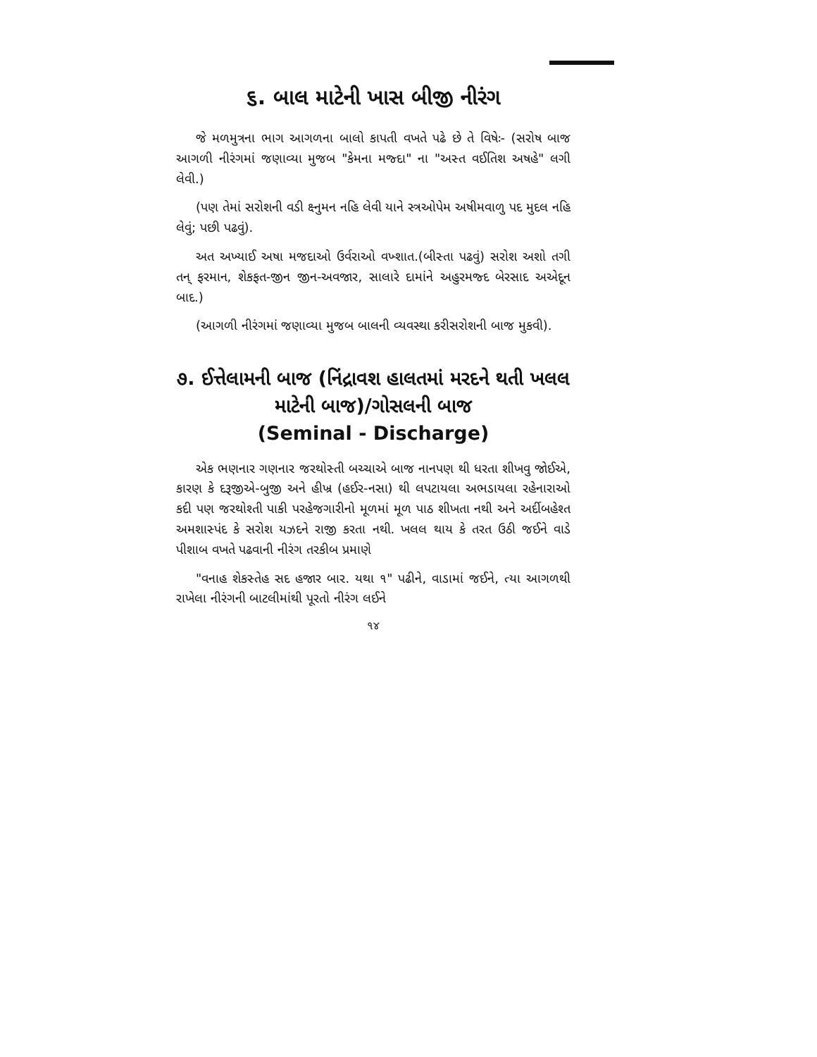૬. બાલ માટેની ખાસ બીજી નીરંગ
જે મળમુત્રના ભાગ આગળના બાલો કાપતી વખતે પઢે છે તે વિષેઃ- (સરોષ બાજ આગળી નીરંગમાં જણાવ્યા મુજબ "કેમના મજ્દા" ના "અસ્ત વઈતિશ અષહે" લગી લેવી.)
(પણ તેમાં સરોશની વડી ક્ષ્નુમન નહિ લેવી યાને સ્ત્રઓપેમ અષીમવાળુ પદ મુદલ નહિ લેવું; પછી પઢવું).
અત અખ્યાઈ અષા મજદાઓ ઉર્વરાઓ વખ્શાત.(બીસ્તા પઢવું) સરોશ અશો તગી તન્ ફરમાન, શેકફત-જીન જીન-અવજાર, સાલારે દામાંને અહુરમજ્દ બેરસાદ અએદૂન બાદ.)
(આગળી નીરંગમાં જણાવ્યા મુજબ બાલની વ્યવસ્થા કરીસરોશની બાજ મુકવી).
૭. ઈત્તેલામની બાજ (નિંદ્રાવશ હાલતમાં મરદને થતી ખલલ માટેની બાજ)/ગોસલની બાજ
(Seminal - Discharge)
એક ભણનાર ગણનાર જરથોસ્તી બચ્ચાએ બાજ નાનપણ થી ધરતા શીખવુ જોઈએ, કારણ કે દરૂજીએ-બુજી અને હીખ્ર (હઈર-નસા) થી લપટાયલા અભડાયલા રહેનારાઓ કદી પણ જરથોશ્તી પાકી પરહેજગારીનો મૂળમાં મૂળ પાઠ શીખતા નથી અને અર્દીબહેશ્ત અમશાસ્પંદ કે સરોશ યઝદને રાજી કરતા નથી. ખલલ થાય કે તરત ઉઠી જઈને વાડે પીશાબ વખતે પઢવાની નીરંગ તરકીબ પ્રમાણે
"વનાહ શેકસ્તેહ સદ હજાર બાર. યથા ૧" પઢીને, વાડામાં જઈને, ત્યા આગળથી રાખેલા નીરંગની બાટલીમાંથી પૂરતો નીરંગ લઈને
૧૪